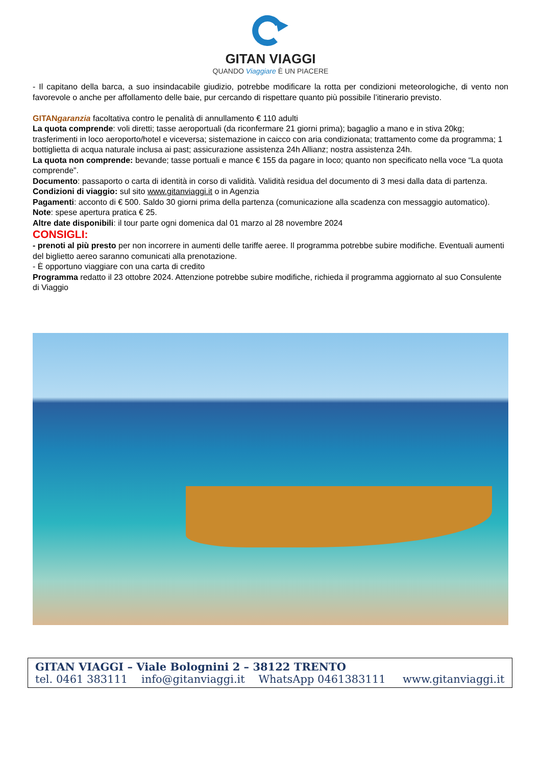GITAN VIAGGI
QUANDO Viaggiare È UN PIACERE
- Il capitano della barca, a suo insindacabile giudizio, potrebbe modificare la rotta per condizioni meteorologiche, di vento non favorevole o anche per affollamento delle baie, pur cercando di rispettare quanto più possibile l’itinerario previsto.
GITANgaranzia facoltativa contro le penalità di annullamento € 110 adulti
La quota comprende: voli diretti; tasse aeroportuali (da riconfermare 21 giorni prima); bagaglio a mano e in stiva 20kg; trasferimenti in loco aeroporto/hotel e viceversa; sistemazione in caicco con aria condizionata; trattamento come da programma; 1 bottiglietta di acqua naturale inclusa ai past; assicurazione assistenza 24h Allianz; nostra assistenza 24h.
La quota non comprende: bevande; tasse portuali e mance € 155 da pagare in loco; quanto non specificato nella voce “La quota comprende”.
Documento: passaporto o carta di identità in corso di validità. Validità residua del documento di 3 mesi dalla data di partenza.
Condizioni di viaggio: sul sito www.gitanviaggi.it o in Agenzia
Pagamenti: acconto di € 500. Saldo 30 giorni prima della partenza (comunicazione alla scadenza con messaggio automatico).
Note: spese apertura pratica € 25.
Altre date disponibili: il tour parte ogni domenica dal 01 marzo al 28 novembre 2024
CONSIGLI:
- prenoti al più presto per non incorrere in aumenti delle tariffe aeree. Il programma potrebbe subire modifiche. Eventuali aumenti del biglietto aereo saranno comunicati alla prenotazione.
- È opportuno viaggiare con una carta di credito
Programma redatto il 23 ottobre 2024. Attenzione potrebbe subire modifiche, richieda il programma aggiornato al suo Consulente di Viaggio
GITAN VIAGGI – Viale Bolognini 2 – 38122 TRENTO
tel. 0461 383111 info@gitanviaggi.it WhatsApp 0461383111 www.gitanviaggi.it